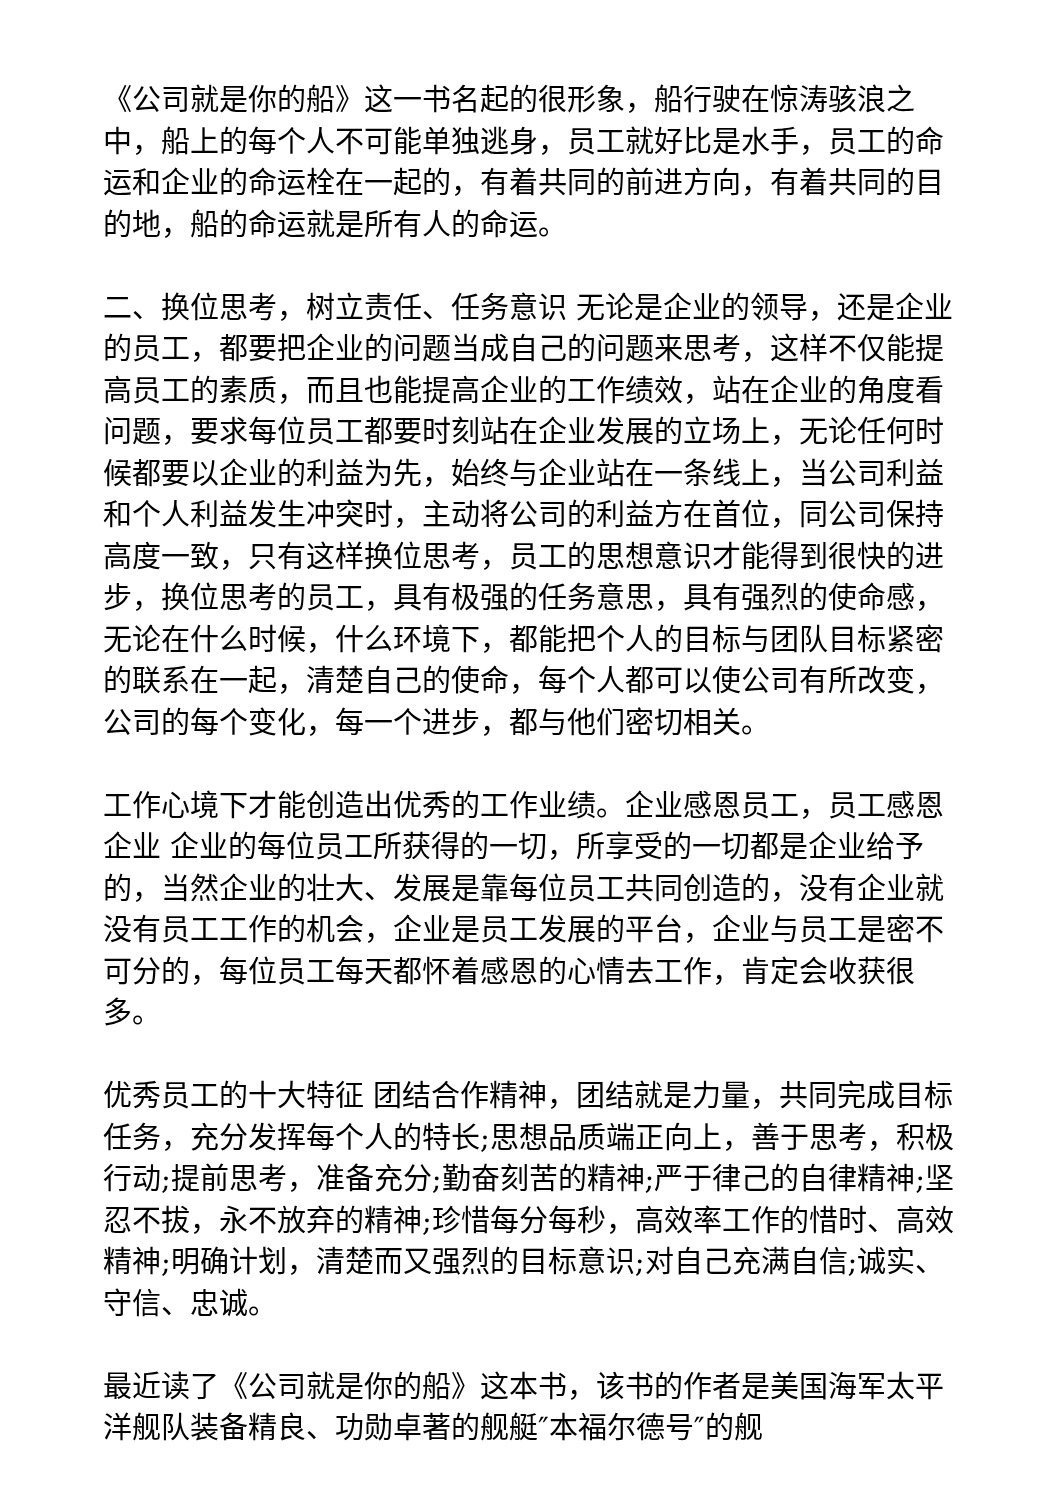《公司就是你的船》这一书名起的很形象，船行驶在惊涛骇浪之中，船上的每个人不可能单独逃身，员工就好比是水手，员工的命运和企业的命运栓在一起的，有着共同的前进方向，有着共同的目的地，船的命运就是所有人的命运。
二、换位思考，树立责任、任务意识 无论是企业的领导，还是企业的员工，都要把企业的问题当成自己的问题来思考，这样不仅能提高员工的素质，而且也能提高企业的工作绩效，站在企业的角度看问题，要求每位员工都要时刻站在企业发展的立场上，无论任何时候都要以企业的利益为先，始终与企业站在一条线上，当公司利益和个人利益发生冲突时，主动将公司的利益方在首位，同公司保持高度一致，只有这样换位思考，员工的思想意识才能得到很快的进步，换位思考的员工，具有极强的任务意思，具有强烈的使命感，无论在什么时候，什么环境下，都能把个人的目标与团队目标紧密的联系在一起，清楚自己的使命，每个人都可以使公司有所改变，公司的每个变化，每一个进步，都与他们密切相关。
工作心境下才能创造出优秀的工作业绩。企业感恩员工，员工感恩企业 企业的每位员工所获得的一切，所享受的一切都是企业给予的，当然企业的壮大、发展是靠每位员工共同创造的，没有企业就没有员工工作的机会，企业是员工发展的平台，企业与员工是密不可分的，每位员工每天都怀着感恩的心情去工作，肯定会收获很多。
优秀员工的十大特征 团结合作精神，团结就是力量，共同完成目标任务，充分发挥每个人的特长;思想品质端正向上，善于思考，积极行动;提前思考，准备充分;勤奋刻苦的精神;严于律己的自律精神;坚忍不拔，永不放弃的精神;珍惜每分每秒，高效率工作的惜时、高效精神;明确计划，清楚而又强烈的目标意识;对自己充满自信;诚实、守信、忠诚。
最近读了《公司就是你的船》这本书，该书的作者是美国海军太平洋舰队装备精良、功勋卓著的舰艇″本福尔德号″的舰